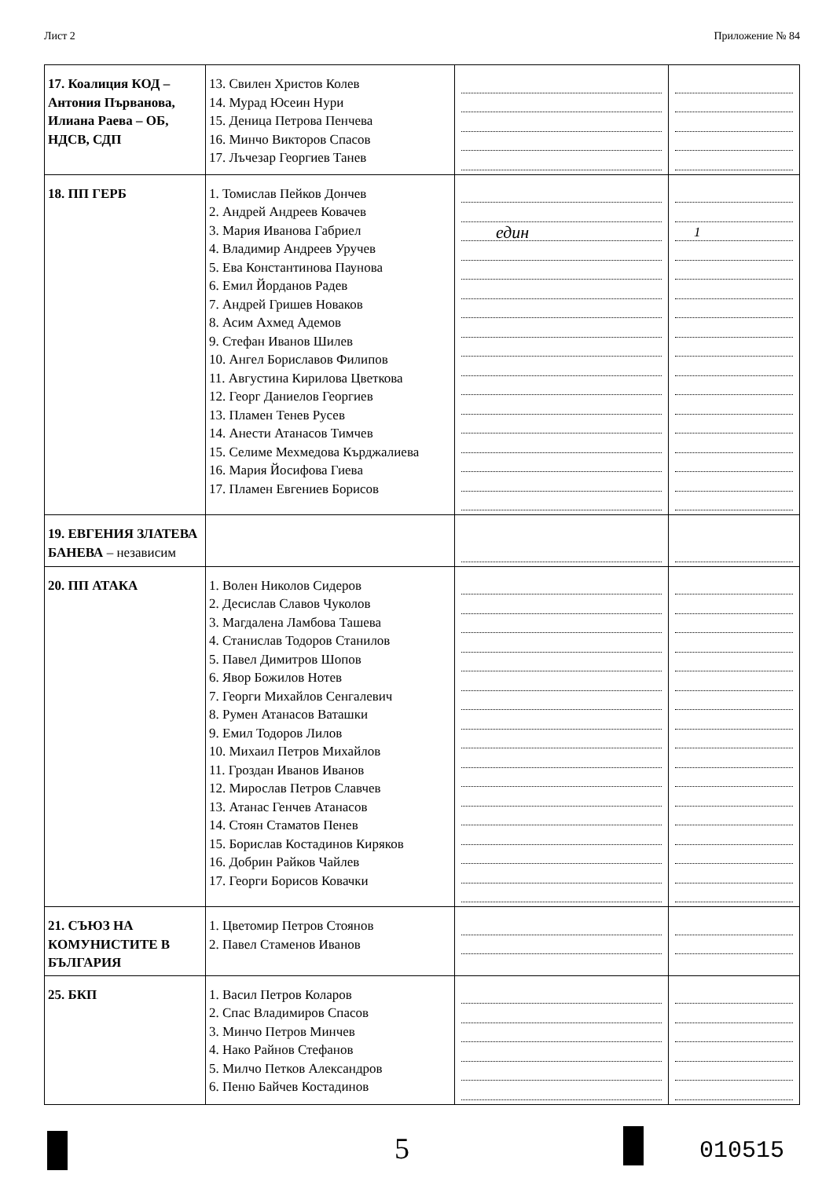Лист 2 Приложение № 84
| 17. Коалиция КОД – Антония Първанова, Илиана Раева – ОБ, НДСВ, СДП | 13. Свилен Христов Колев 14. Мурад Юсеин Нури 15. Деница Петрова Пенчева 16. Минчо Викторов Спасов 17. Лъчезар Георгиев Танев | | |
| 18. ПП ГЕРБ | 1. Томислав Пейков Дончев 2. Андрей Андреев Ковачев 3. Мария Иванова Габриел 4. Владимир Андреев Уручев 5. Ева Константинова Паунова 6. Емил Йорданов Радев 7. Андрей Гришев Новаков 8. Асим Ахмед Адемов 9. Стефан Иванов Шилев 10. Ангел Бориславов Филипов 11. Августина Кирилова Цветкова 12. Георг Даниелов Георгиев 13. Пламен Тенев Русев 14. Анести Атанасов Тимчев 15. Селиме Мехмедова Кърджалиева 16. Мария Йосифова Гиева 17. Пламен Евгениев Борисов | един | 1 |
| 19. ЕВГЕНИЯ ЗЛАТЕВА БАНЕВА – независим | | | |
| 20. ПП АТАКА | 1. Волен Николов Сидеров 2. Десислав Славов Чуколов 3. Магдалена Ламбова Ташева 4. Станислав Тодоров Станилов 5. Павел Димитров Шопов 6. Явор Божилов Нотев 7. Георги Михайлов Сенгалевич 8. Румен Атанасов Ваташки 9. Емил Тодоров Лилов 10. Михаил Петров Михайлов 11. Гроздан Иванов Иванов 12. Мирослав Петров Славчев 13. Атанас Генчев Атанасов 14. Стоян Стаматов Пенев 15. Борислав Костадинов Киряков 16. Добрин Райков Чайлев 17. Георги Борисов Ковачки | | |
| 21. СЪЮЗ НА КОМУНИСТИТЕ В БЪЛГАРИЯ | 1. Цветомир Петров Стоянов 2. Павел Стаменов Иванов | | |
| 25. БКП | 1. Васил Петров Коларов 2. Спас Владимиров Спасов 3. Минчо Петров Минчев 4. Нако Райнов Стефанов 5. Милчо Петков Александров 6. Пеню Байчев Костадинов | | |
5 010515